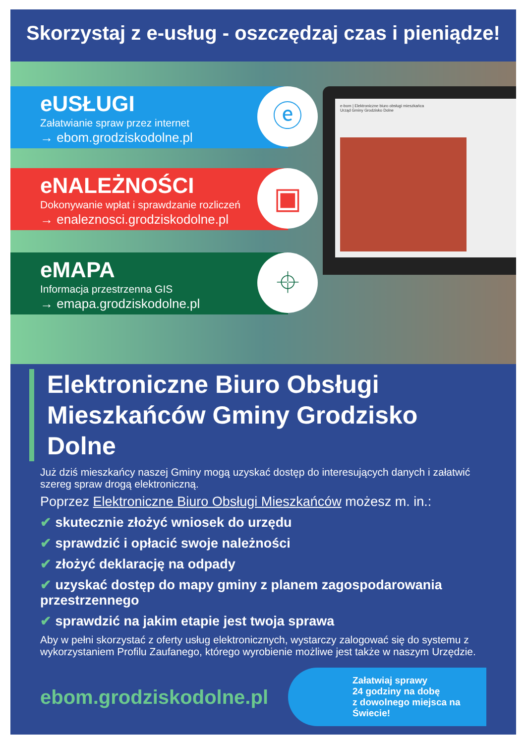Skorzystaj z e-usług - oszczędzaj czas i pieniądze!
e-bom | Elektroniczne biuro obsługi mieszkańca
Urząd Gminy Grodzisko Dolne
eUSŁUGI
Załatwianie spraw przez internet
→ ebom.grodziskodolne.pl
ⓔ
eNALEŻNOŚCI
Dokonywanie wpłat i sprawdzanie rozliczeń
→ enaleznosci.grodziskodolne.pl
▣
eMAPA
Informacja przestrzenna GIS
→ emapa.grodziskodolne.pl
⌖
Elektroniczne Biuro Obsługi Mieszkańców Gminy Grodzisko Dolne
Już dziś mieszkańcy naszej Gminy mogą uzyskać dostęp do interesujących danych i załatwić szereg spraw drogą elektroniczną.
Poprzez Elektroniczne Biuro Obsługi Mieszkańców możesz m. in.:
✔ skutecznie złożyć wniosek do urzędu
✔ sprawdzić i opłacić swoje należności
✔ złożyć deklarację na odpady
✔ uzyskać dostęp do mapy gminy z planem zagospodarowania przestrzennego
✔ sprawdzić na jakim etapie jest twoja sprawa
Aby w pełni skorzystać z oferty usług elektronicznych, wystarczy zalogować się do systemu z wykorzystaniem Profilu Zaufanego, którego wyrobienie możliwe jest także w naszym Urzędzie.
ebom.grodziskodolne.pl
Załatwiaj sprawy
24 godziny na dobę
z dowolnego miejsca na Świecie!